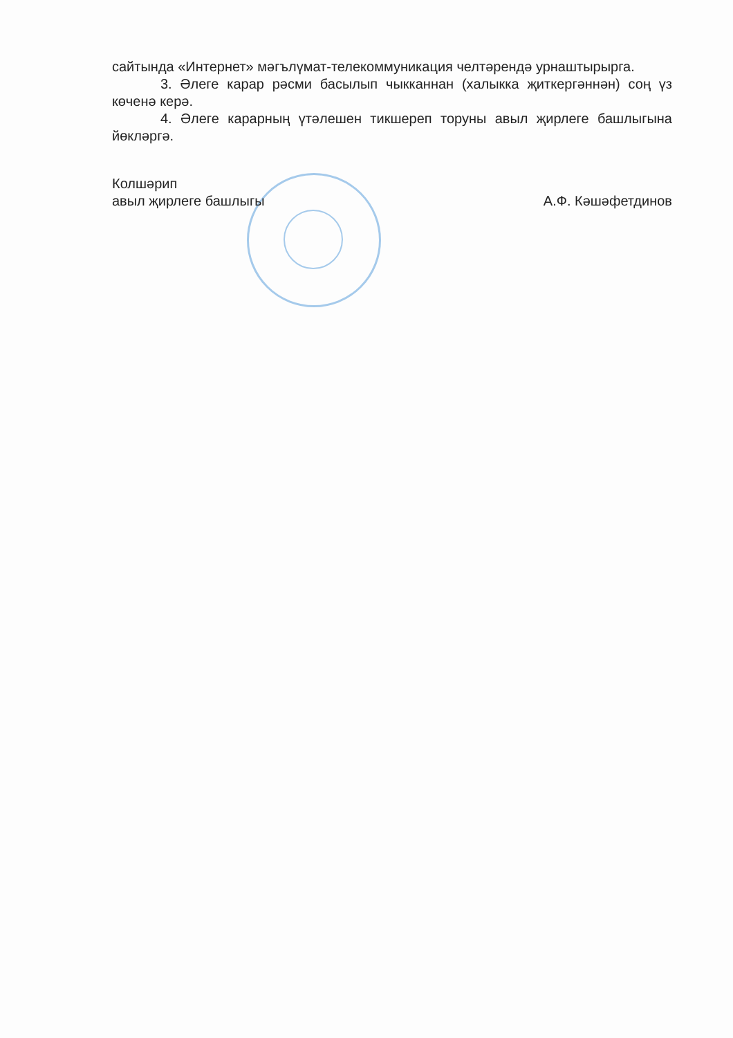сайтында «Интернет» мәгълүмат-телекоммуникация челтәрендә урнаштырырга.
3. Әлеге карар рәсми басылып чыкканнан (халыкка җиткергәннән) соң үз көченә керә.
4. Әлеге карарның үтәлешен тикшереп торуны авыл җирлеге башлыгына йөкләргә.
Колшәрип
авыл җирлеге башлыгы
А.Ф. Кәшәфетдинов